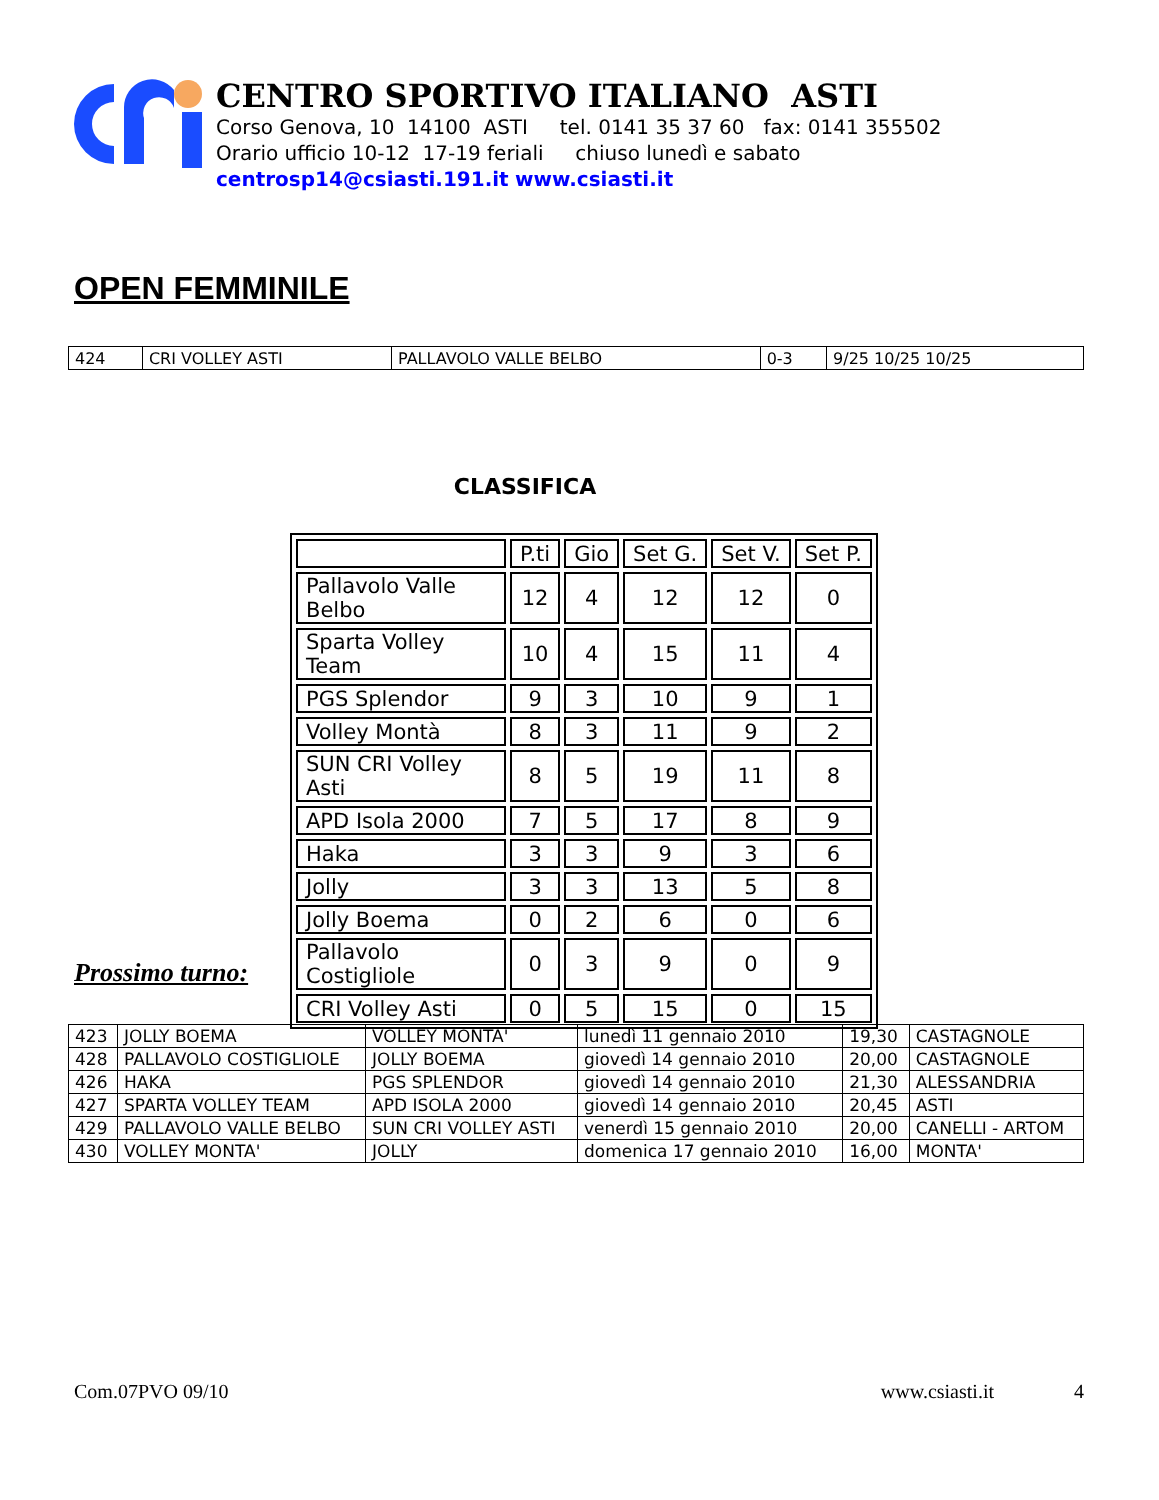CENTRO SPORTIVO ITALIANO ASTI
Corso Genova, 10 14100 ASTI tel. 0141 35 37 60 fax: 0141 355502
Orario ufficio 10-12 17-19 feriali chiuso lunedì e sabato
centrosp14@csiasti.191.it www.csiasti.it
OPEN FEMMINILE
| 424 | CRI VOLLEY ASTI | PALLAVOLO VALLE BELBO | 0-3 | 9/25 10/25 10/25 |
CLASSIFICA
| | P.ti | Gio | Set G. | Set V. | Set P. |
| Pallavolo Valle Belbo | 12 | 4 | 12 | 12 | 0 |
| Sparta Volley Team | 10 | 4 | 15 | 11 | 4 |
| PGS Splendor | 9 | 3 | 10 | 9 | 1 |
| Volley Montà | 8 | 3 | 11 | 9 | 2 |
| SUN CRI Volley Asti | 8 | 5 | 19 | 11 | 8 |
| APD Isola 2000 | 7 | 5 | 17 | 8 | 9 |
| Haka | 3 | 3 | 9 | 3 | 6 |
| Jolly | 3 | 3 | 13 | 5 | 8 |
| Jolly Boema | 0 | 2 | 6 | 0 | 6 |
| Pallavolo Costigliole | 0 | 3 | 9 | 0 | 9 |
| CRI Volley Asti | 0 | 5 | 15 | 0 | 15 |
Prossimo turno:
| 423 | JOLLY BOEMA | VOLLEY MONTA' | lunedì 11 gennaio 2010 | 19,30 | CASTAGNOLE |
| 428 | PALLAVOLO COSTIGLIOLE | JOLLY BOEMA | giovedì 14 gennaio 2010 | 20,00 | CASTAGNOLE |
| 426 | HAKA | PGS SPLENDOR | giovedì 14 gennaio 2010 | 21,30 | ALESSANDRIA |
| 427 | SPARTA VOLLEY TEAM | APD ISOLA 2000 | giovedì 14 gennaio 2010 | 20,45 | ASTI |
| 429 | PALLAVOLO VALLE BELBO | SUN CRI VOLLEY ASTI | venerdì 15 gennaio 2010 | 20,00 | CANELLI - ARTOM |
| 430 | VOLLEY MONTA' | JOLLY | domenica 17 gennaio 2010 | 16,00 | MONTA' |
Com.07PVO 09/10 www.csiasti.it 4